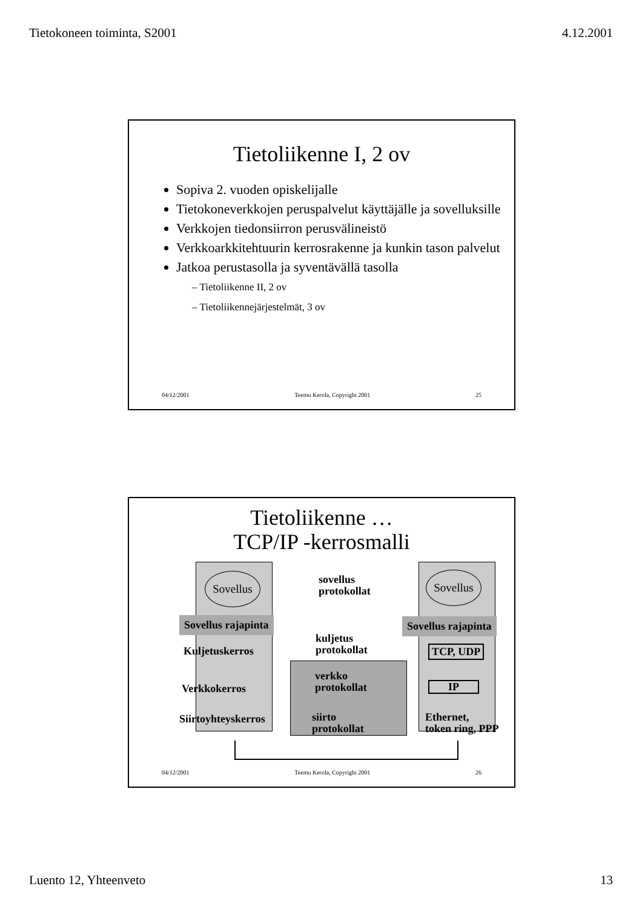Tietokoneen toiminta, S2001 4.12.2001
Tietoliikenne I, 2 ov
Sopiva 2. vuoden opiskelijalle
Tietokoneverkkojen peruspalvelut käyttäjälle ja sovelluksille
Verkkojen tiedonsiirron perusvälineistö
Verkkoarkkitehtuurin kerrosrakenne ja kunkin tason palvelut
Jatkoa perustasolla ja syventävällä tasolla
– Tietoliikenne II, 2 ov
– Tietoliikennejärjestelmät, 3 ov
04/12/2001 Teemu Kerola, Copyright 2001 25
Tietoliikenne …
TCP/IP -kerrosmalli
Sovellus Sovellus
sovellus
protokollat
Sovellus rajapinta Sovellus rajapinta
kuljetus
protokollat
Kuljetuskerros TCP, UDP
verkko
protokollat
Verkkokerros IP
Siirtoyhteyskerros
siirto
protokollat
Ethernet,
token ring, PPP
04/12/2001 Teemu Kerola, Copyright 2001 26
Luento 12, Yhteenveto 13